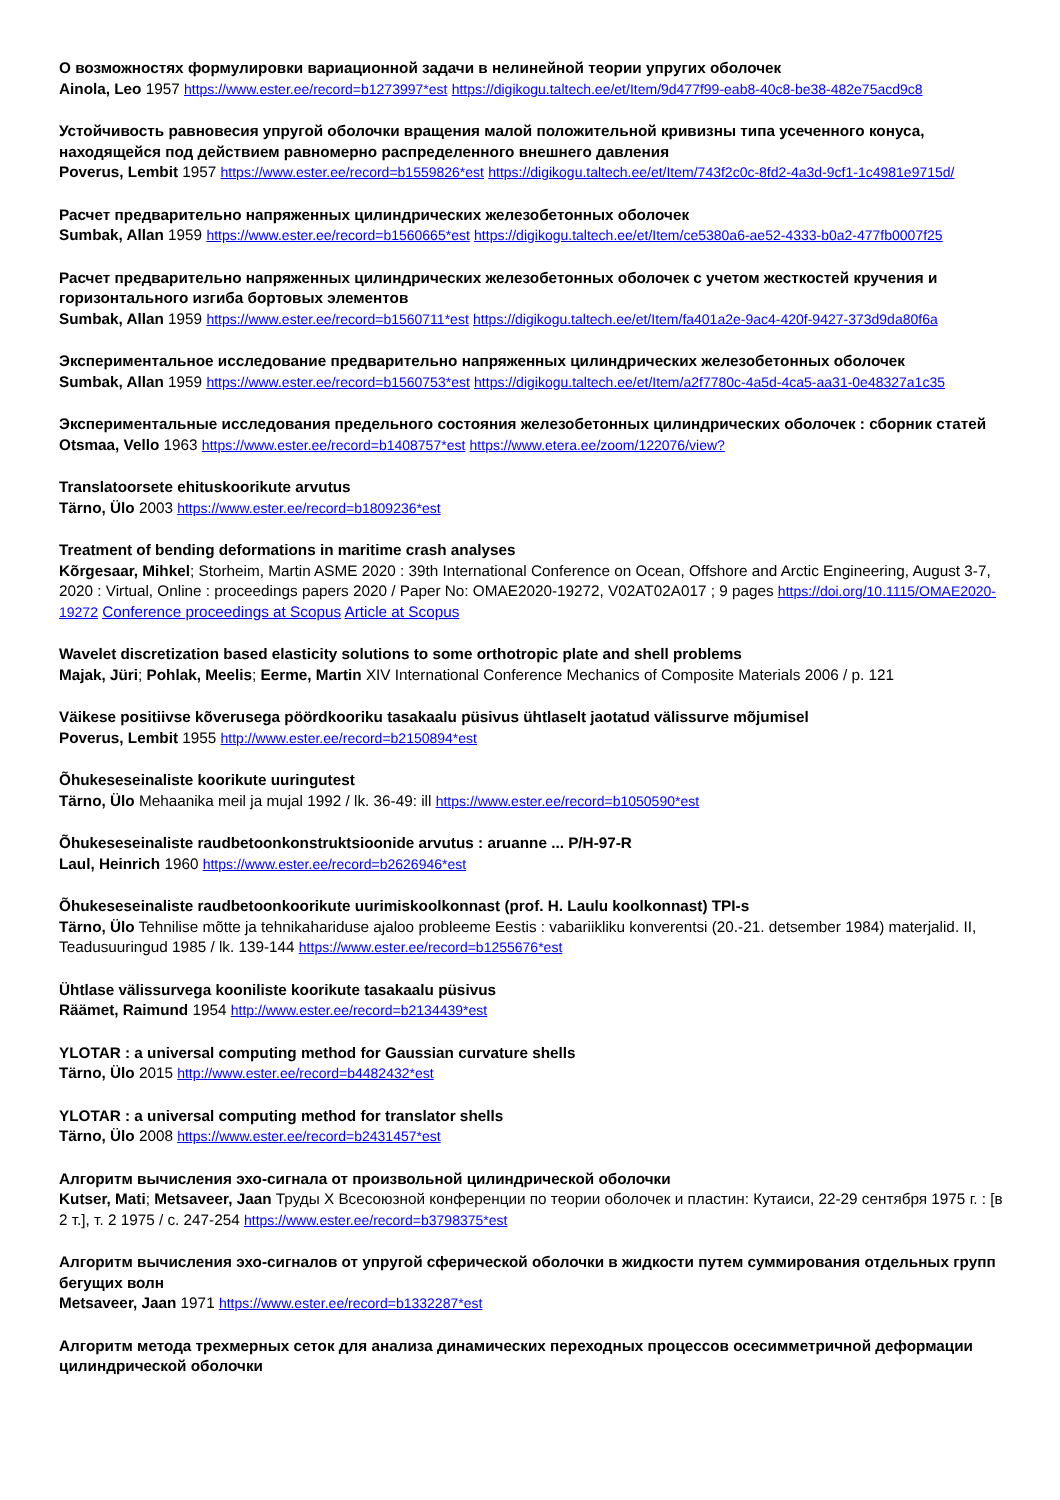О возможностях формулировки вариационной задачи в нелинейной теории упругих оболочек
Ainola, Leo 1957 https://www.ester.ee/record=b1273997*est https://digikogu.taltech.ee/et/Item/9d477f99-eab8-40c8-be38-482e75acd9c8
Устойчивость равновесия упругой оболочки вращения малой положительной кривизны типа усеченного конуса, находящейся под действием равномерно распределенного внешнего давления
Poverus, Lembit 1957 https://www.ester.ee/record=b1559826*est https://digikogu.taltech.ee/et/Item/743f2c0c-8fd2-4a3d-9cf1-1c4981e9715d/
Расчет предварительно напряженных цилиндрических железобетонных оболочек
Sumbak, Allan 1959 https://www.ester.ee/record=b1560665*est https://digikogu.taltech.ee/et/Item/ce5380a6-ae52-4333-b0a2-477fb0007f25
Расчет предварительно напряженных цилиндрических железобетонных оболочек с учетом жесткостей кручения и горизонтального изгиба бортовых элементов
Sumbak, Allan 1959 https://www.ester.ee/record=b1560711*est https://digikogu.taltech.ee/et/Item/fa401a2e-9ac4-420f-9427-373d9da80f6a
Экспериментальное исследование предварительно напряженных цилиндрических железобетонных оболочек
Sumbak, Allan 1959 https://www.ester.ee/record=b1560753*est https://digikogu.taltech.ee/et/Item/a2f7780c-4a5d-4ca5-aa31-0e48327a1c35
Экспериментальные исследования предельного состояния железобетонных цилиндрических оболочек : сборник статей
Otsmaa, Vello 1963 https://www.ester.ee/record=b1408757*est https://www.etera.ee/zoom/122076/view?
Translatoorsete ehituskoorikute arvutus
Tärno, Ülo 2003 https://www.ester.ee/record=b1809236*est
Treatment of bending deformations in maritime crash analyses
Kõrgesaar, Mihkel; Storheim, Martin ASME 2020 : 39th International Conference on Ocean, Offshore and Arctic Engineering, August 3-7, 2020 : Virtual, Online : proceedings papers 2020 / Paper No: OMAE2020-19272, V02AT02A017 ; 9 pages https://doi.org/10.1115/OMAE2020-19272 Conference proceedings at Scopus Article at Scopus
Wavelet discretization based elasticity solutions to some orthotropic plate and shell problems
Majak, Jüri; Pohlak, Meelis; Eerme, Martin XIV International Conference Mechanics of Composite Materials 2006 / p. 121
Väikese positiivse kõverusega pöördkooriku tasakaalu püsivus ühtlaselt jaotatud välissurve mõjumisel
Poverus, Lembit 1955 http://www.ester.ee/record=b2150894*est
Õhukeseseinaliste koorikute uuringutest
Tärno, Ülo Mehaanika meil ja mujal 1992 / lk. 36-49: ill https://www.ester.ee/record=b1050590*est
Õhukeseseinaliste raudbetoonkonstruktsioonide arvutus : aruanne ... P/H-97-R
Laul, Heinrich 1960 https://www.ester.ee/record=b2626946*est
Õhukeseseinaliste raudbetoonkoorikute uurimiskoolkonnast (prof. H. Laulu koolkonnast) TPI-s
Tärno, Ülo Tehnilise mõtte ja tehnikahariduse ajaloo probleeme Eestis : vabariikliku konverentsi (20.-21. detsember 1984) materjalid. II, Teadusuuringud 1985 / lk. 139-144 https://www.ester.ee/record=b1255676*est
Ühtlase välissurvega kooniliste koorikute tasakaalu püsivus
Räämet, Raimund 1954 http://www.ester.ee/record=b2134439*est
YLOTAR : a universal computing method for Gaussian curvature shells
Tärno, Ülo 2015 http://www.ester.ee/record=b4482432*est
YLOTAR : a universal computing method for translator shells
Tärno, Ülo 2008 https://www.ester.ee/record=b2431457*est
Алгоритм вычисления эхо-сигнала от произвольной цилиндрической оболочки
Kutser, Mati; Metsaveer, Jaan Труды X Всесоюзной конференции по теории оболочек и пластин: Кутаиси, 22-29 сентября 1975 г. : [в 2 т.], т. 2 1975 / с. 247-254 https://www.ester.ee/record=b3798375*est
Алгоритм вычисления эхо-сигналов от упругой сферической оболочки в жидкости путем суммирования отдельных групп бегущих волн
Metsaveer, Jaan 1971 https://www.ester.ee/record=b1332287*est
Алгоритм метода трехмерных сеток для анализа динамических переходных процессов осесимметричной деформации цилиндрической оболочки